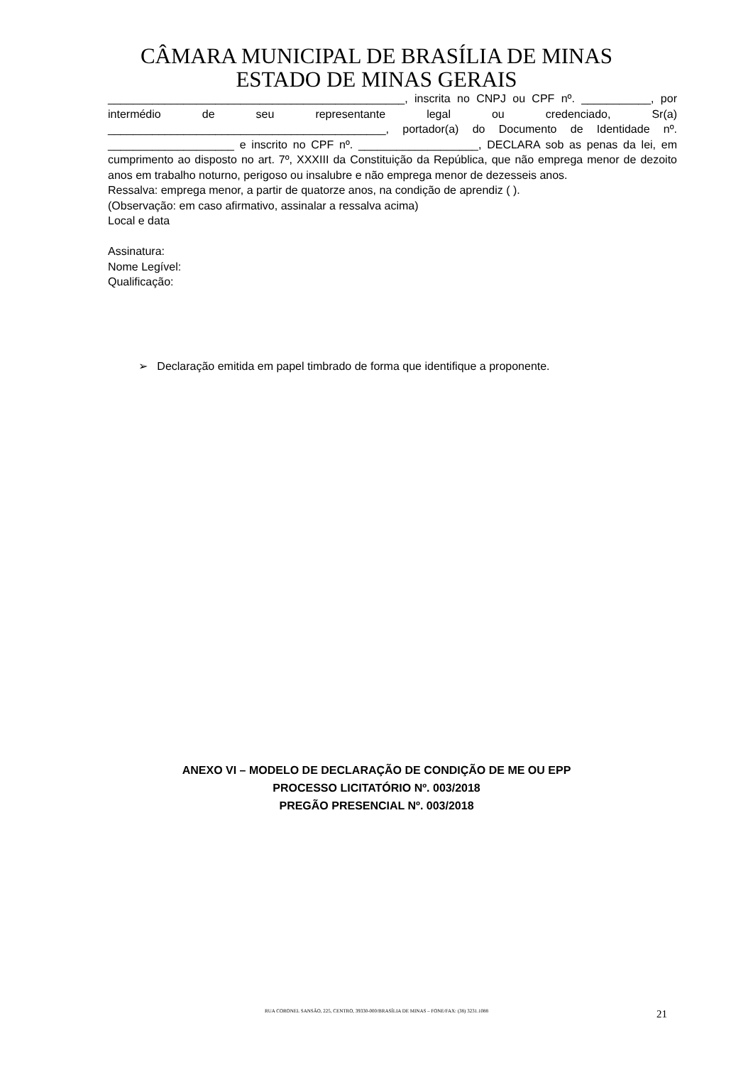CÂMARA MUNICIPAL DE BRASÍLIA DE MINAS
ESTADO DE MINAS GERAIS
_______________________________________________, inscrita no CNPJ ou CPF nº. ___________, por intermédio de seu representante legal ou credenciado, Sr(a) ____________________________________________, portador(a) do Documento de Identidade nº. ____________________ e inscrito no CPF nº. ___________________, DECLARA sob as penas da lei, em cumprimento ao disposto no art. 7º, XXXIII da Constituição da República, que não emprega menor de dezoito anos em trabalho noturno, perigoso ou insalubre e não emprega menor de dezesseis anos.
Ressalva: emprega menor, a partir de quatorze anos, na condição de aprendiz ( ).
(Observação: em caso afirmativo, assinalar a ressalva acima)
Local e data
Assinatura:
Nome Legível:
Qualificação:
➢ Declaração emitida em papel timbrado de forma que identifique a proponente.
ANEXO VI – MODELO DE DECLARAÇÃO DE CONDIÇÃO DE ME OU EPP
PROCESSO LICITATÓRIO Nº. 003/2018
PREGÃO PRESENCIAL Nº. 003/2018
RUA CORONEL SANSÃO, 225, CENTRO, 39330-000/BRASÍLIA DE MINAS – FONE/FAX: (38) 3231.1088 21